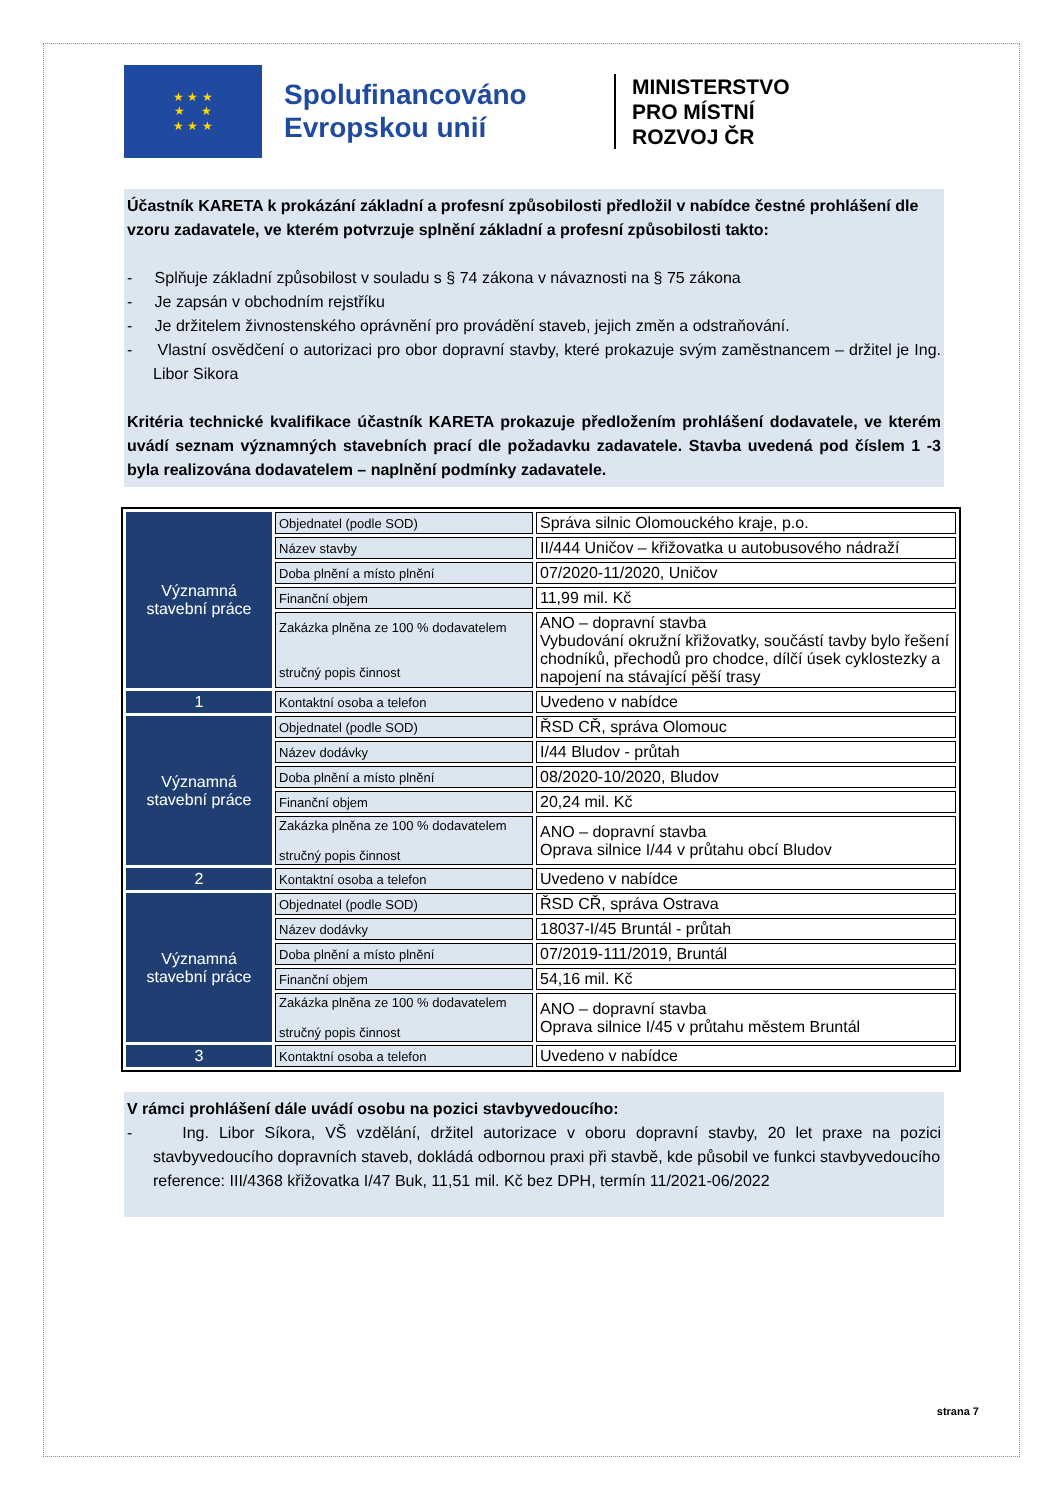★ ★ ★
★ ★
★ ★ ★
Spolufinancováno Evropskou unií
MINISTERSTVO
PRO MÍSTNÍ
ROZVOJ ČR
Účastník KARETA k prokázání základní a profesní způsobilosti předložil v nabídce čestné prohlášení dle vzoru zadavatele, ve kterém potvrzuje splnění základní a profesní způsobilosti takto:
- Splňuje základní způsobilost v souladu s § 74 zákona v návaznosti na § 75 zákona
- Je zapsán v obchodním rejstříku
- Je držitelem živnostenského oprávnění pro provádění staveb, jejich změn a odstraňování.
- Vlastní osvědčení o autorizaci pro obor dopravní stavby, které prokazuje svým zaměstnancem – držitel je Ing. Libor Sikora
Kritéria technické kvalifikace účastník KARETA prokazuje předložením prohlášení dodavatele, ve kterém uvádí seznam významných stavebních prací dle požadavku zadavatele. Stavba uvedená pod číslem 1 -3 byla realizována dodavatelem – naplnění podmínky zadavatele.
| Významná stavební práce | Objednatel (podle SOD) | Správa silnic Olomouckého kraje, p.o. |
| | Název stavby | II/444 Uničov – křižovatka u autobusového nádraží |
| | Doba plnění a místo plnění | 07/2020-11/2020, Uničov |
| | Finanční objem | 11,99 mil. Kč |
| | Zakázka plněna ze 100 % dodavatelem stručný popis činnost | ANO – dopravní stavba Vybudování okružní křižovatky, součástí tavby bylo řešení chodníků, přechodů pro chodce, dílčí úsek cyklostezky a napojení na stávající pěší trasy |
| 1 | Kontaktní osoba a telefon | Uvedeno v nabídce |
| Významná stavební práce | Objednatel (podle SOD) | ŘSD CŘ, správa Olomouc |
| | Název dodávky | I/44 Bludov - průtah |
| | Doba plnění a místo plnění | 08/2020-10/2020, Bludov |
| | Finanční objem | 20,24 mil. Kč |
| | Zakázka plněna ze 100 % dodavatelem stručný popis činnost | ANO – dopravní stavba Oprava silnice I/44 v průtahu obcí Bludov |
| 2 | Kontaktní osoba a telefon | Uvedeno v nabídce |
| Významná stavební práce | Objednatel (podle SOD) | ŘSD CŘ, správa Ostrava |
| | Název dodávky | 18037-I/45 Bruntál - průtah |
| | Doba plnění a místo plnění | 07/2019-111/2019, Bruntál |
| | Finanční objem | 54,16 mil. Kč |
| | Zakázka plněna ze 100 % dodavatelem stručný popis činnost | ANO – dopravní stavba Oprava silnice I/45 v průtahu městem Bruntál |
| 3 | Kontaktní osoba a telefon | Uvedeno v nabídce |
V rámci prohlášení dále uvádí osobu na pozici stavbyvedoucího:
- Ing. Libor Síkora, VŠ vzdělání, držitel autorizace v oboru dopravní stavby, 20 let praxe na pozici stavbyvedoucího dopravních staveb, dokládá odbornou praxi při stavbě, kde působil ve funkci stavbyvedoucího
reference: III/4368 křižovatka I/47 Buk, 11,51 mil. Kč bez DPH, termín 11/2021-06/2022
strana 7